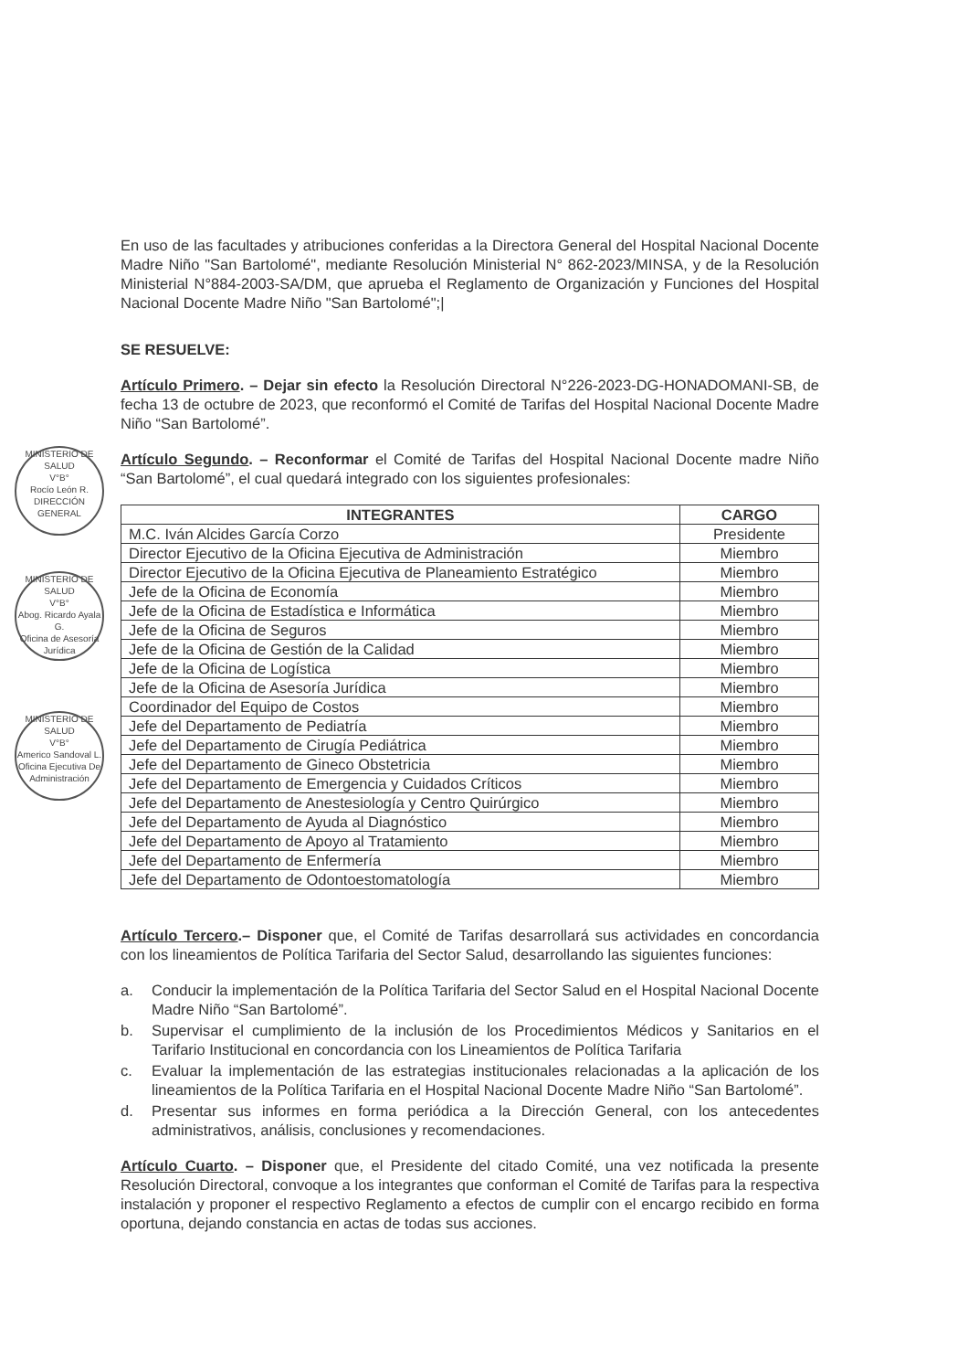En uso de las facultades y atribuciones conferidas a la Directora General del Hospital Nacional Docente Madre Niño "San Bartolomé", mediante Resolución Ministerial N° 862-2023/MINSA, y de la Resolución Ministerial N°884-2003-SA/DM, que aprueba el Reglamento de Organización y Funciones del Hospital Nacional Docente Madre Niño "San Bartolomé";|
SE RESUELVE:
Artículo Primero. – Dejar sin efecto la Resolución Directoral N°226-2023-DG-HONADOMANI-SB, de fecha 13 de octubre de 2023, que reconformó el Comité de Tarifas del Hospital Nacional Docente Madre Niño “San Bartolomé”.
Artículo Segundo. – Reconformar el Comité de Tarifas del Hospital Nacional Docente madre Niño “San Bartolomé”, el cual quedará integrado con los siguientes profesionales:
| INTEGRANTES | CARGO |
| --- | --- |
| M.C. Iván Alcides García Corzo | Presidente |
| Director Ejecutivo de la Oficina Ejecutiva de Administración | Miembro |
| Director Ejecutivo de la Oficina Ejecutiva de Planeamiento Estratégico | Miembro |
| Jefe de la Oficina de Economía | Miembro |
| Jefe de la Oficina de Estadística e Informática | Miembro |
| Jefe de la Oficina de Seguros | Miembro |
| Jefe de la Oficina de Gestión de la Calidad | Miembro |
| Jefe de la Oficina de Logística | Miembro |
| Jefe de la Oficina de Asesoría Jurídica | Miembro |
| Coordinador del Equipo de Costos | Miembro |
| Jefe del Departamento de Pediatría | Miembro |
| Jefe del Departamento de Cirugía Pediátrica | Miembro |
| Jefe del Departamento de Gineco Obstetricia | Miembro |
| Jefe del Departamento de Emergencia y Cuidados Críticos | Miembro |
| Jefe del Departamento de Anestesiología y Centro Quirúrgico | Miembro |
| Jefe del Departamento de Ayuda al Diagnóstico | Miembro |
| Jefe del Departamento de Apoyo al Tratamiento | Miembro |
| Jefe del Departamento de Enfermería | Miembro |
| Jefe del Departamento de Odontoestomatología | Miembro |
Artículo Tercero.– Disponer que, el Comité de Tarifas desarrollará sus actividades en concordancia con los lineamientos de Política Tarifaria del Sector Salud, desarrollando las siguientes funciones:
a. Conducir la implementación de la Política Tarifaria del Sector Salud en el Hospital Nacional Docente Madre Niño “San Bartolomé”.
b. Supervisar el cumplimiento de la inclusión de los Procedimientos Médicos y Sanitarios en el Tarifario Institucional en concordancia con los Lineamientos de Política Tarifaria
c. Evaluar la implementación de las estrategias institucionales relacionadas a la aplicación de los lineamientos de la Política Tarifaria en el Hospital Nacional Docente Madre Niño “San Bartolomé”.
d. Presentar sus informes en forma periódica a la Dirección General, con los antecedentes administrativos, análisis, conclusiones y recomendaciones.
Artículo Cuarto. – Disponer que, el Presidente del citado Comité, una vez notificada la presente Resolución Directoral, convoque a los integrantes que conforman el Comité de Tarifas para la respectiva instalación y proponer el respectivo Reglamento a efectos de cumplir con el encargo recibido en forma oportuna, dejando constancia en actas de todas sus acciones.
MINISTERIO DE SALUD
V°B°
Rocío León R.
DIRECCIÓN GENERAL
MINISTERIO DE SALUD
V°B°
Abog. Ricardo Ayala G.
Oficina de Asesoría Jurídica
MINISTERIO DE SALUD
V°B°
Americo Sandoval L.
Oficina Ejecutiva De Administración